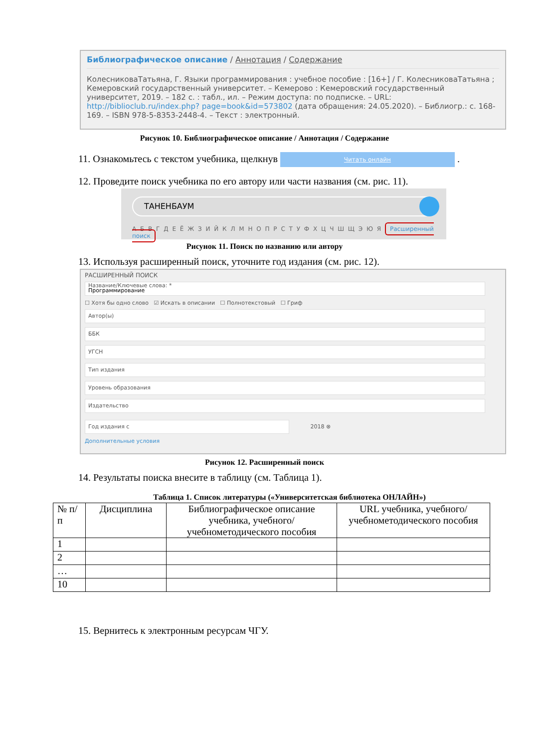Библиографическое описание / Аннотация / Содержание
КолесниковаТатьяна, Г. Языки программирования : учебное пособие : [16+] / Г. КолесниковаТатьяна ; Кемеровский государственный университет. – Кемерово : Кемеровский государственный университет, 2019. – 182 с. : табл., ил. – Режим доступа: по подписке. – URL: http://biblioclub.ru/index.php? page=book&id=573802 (дата обращения: 24.05.2020). – Библиогр.: с. 168-169. – ISBN 978-5-8353-2448-4. – Текст : электронный.
Рисунок 10. Библиографическое описание / Аннотация / Содержание
11. Ознакомьтесь с текстом учебника, щелкнув Читать онлайн .
12. Проведите поиск учебника по его автору или части названия (см. рис. 11).
ТАНЕНБАУМ
А Б В Г Д Е Ё Ж З И Й К Л М Н О П Р С Т У Ф Х Ц Ч Ш Щ Э Ю Я Расширенный поиск
Рисунок 11. Поиск по названию или автору
13. Используя расширенный поиск, уточните год издания (см. рис. 12).
РАСШИРЕННЫЙ ПОИСК
Название/Ключевые слова: *
Программирование
☐ Хотя бы одно слово ☑ Искать в описании ☐ Полнотекстовый ☐ Гриф
Автор(ы)
ББК
УГСН
Тип издания
Уровень образования
Издательство
Год издания с
2018 ⊗
Дополнительные условия
Рисунок 12. Расширенный поиск
14. Результаты поиска внесите в таблицу (см. Таблица 1).
Таблица 1. Список литературы («Университетская библиотека ОНЛАЙН»)
| № п/п | Дисциплина | Библиографическое описание учебника, учебного/учебнометодического пособия | URL учебника, учебного/учебнометодического пособия |
| --- | --- | --- | --- |
| 1 | | | |
| 2 | | | |
| … | | | |
| 10 | | | |
15. Вернитесь к электронным ресурсам ЧГУ.